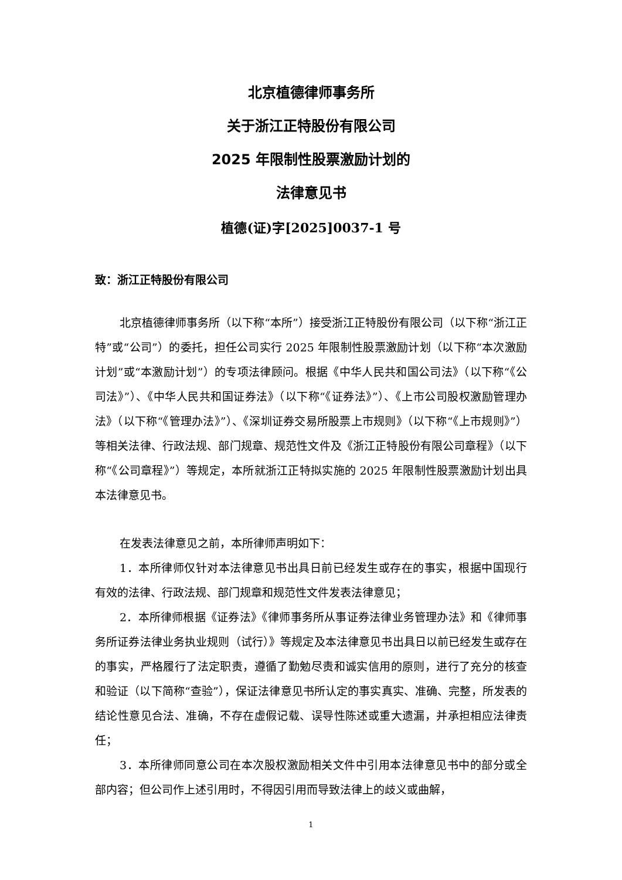北京植德律师事务所
关于浙江正特股份有限公司
2025 年限制性股票激励计划的
法律意见书
植德(证)字[2025]0037-1 号
致：浙江正特股份有限公司
北京植德律师事务所（以下称“本所”）接受浙江正特股份有限公司（以下称“浙江正特”或“公司”）的委托，担任公司实行 2025 年限制性股票激励计划（以下称“本次激励计划”或“本激励计划”）的专项法律顾问。根据《中华人民共和国公司法》（以下称“《公司法》”）、《中华人民共和国证券法》（以下称“《证券法》”）、《上市公司股权激励管理办法》（以下称“《管理办法》”）、《深圳证券交易所股票上市规则》（以下称“《上市规则》”）等相关法律、行政法规、部门规章、规范性文件及《浙江正特股份有限公司章程》（以下称“《公司章程》”）等规定，本所就浙江正特拟实施的 2025 年限制性股票激励计划出具本法律意见书。
在发表法律意见之前，本所律师声明如下：
1．本所律师仅针对本法律意见书出具日前已经发生或存在的事实，根据中国现行有效的法律、行政法规、部门规章和规范性文件发表法律意见；
2．本所律师根据《证券法》《律师事务所从事证券法律业务管理办法》和《律师事务所证券法律业务执业规则（试行）》等规定及本法律意见书出具日以前已经发生或存在的事实，严格履行了法定职责，遵循了勤勉尽责和诚实信用的原则，进行了充分的核查和验证（以下简称“查验”），保证法律意见书所认定的事实真实、准确、完整，所发表的结论性意见合法、准确，不存在虚假记载、误导性陈述或重大遗漏，并承担相应法律责任；
3．本所律师同意公司在本次股权激励相关文件中引用本法律意见书中的部分或全部内容；但公司作上述引用时，不得因引用而导致法律上的歧义或曲解，
1